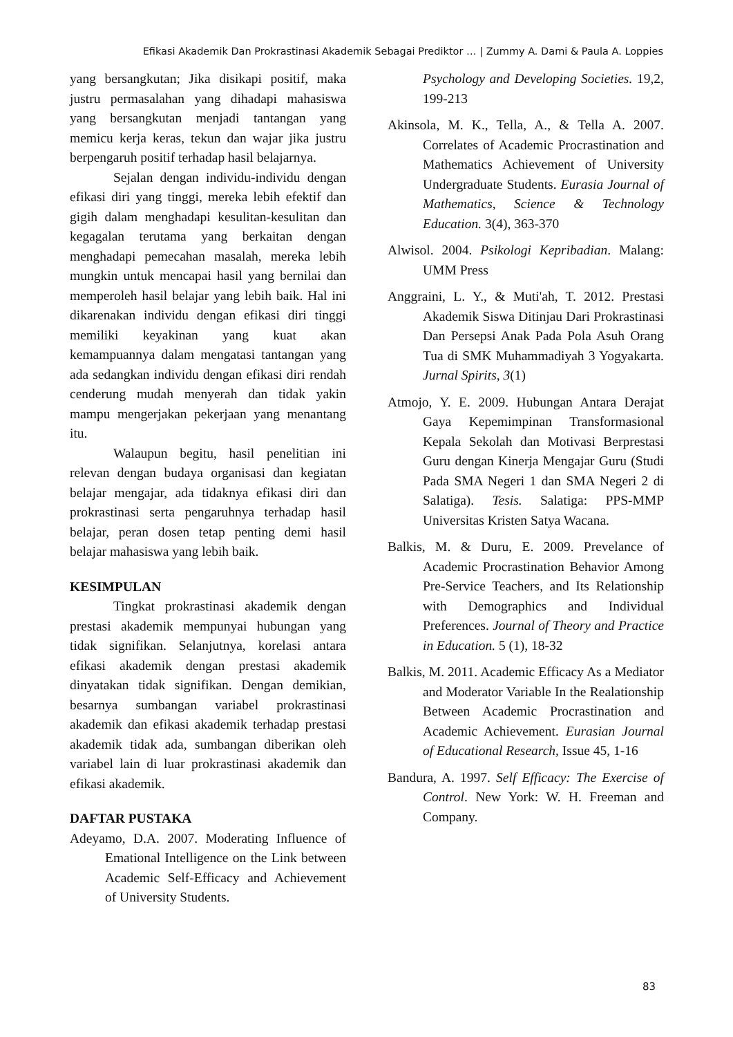Efikasi Akademik Dan Prokrastinasi Akademik Sebagai Prediktor … | Zummy A. Dami & Paula A. Loppies
yang bersangkutan; Jika disikapi positif, maka justru permasalahan yang dihadapi mahasiswa yang bersangkutan menjadi tantangan yang memicu kerja keras, tekun dan wajar jika justru berpengaruh positif terhadap hasil belajarnya.
Sejalan dengan individu-individu dengan efikasi diri yang tinggi, mereka lebih efektif dan gigih dalam menghadapi kesulitan-kesulitan dan kegagalan terutama yang berkaitan dengan menghadapi pemecahan masalah, mereka lebih mungkin untuk mencapai hasil yang bernilai dan memperoleh hasil belajar yang lebih baik. Hal ini dikarenakan individu dengan efikasi diri tinggi memiliki keyakinan yang kuat akan kemampuannya dalam mengatasi tantangan yang ada sedangkan individu dengan efikasi diri rendah cenderung mudah menyerah dan tidak yakin mampu mengerjakan pekerjaan yang menantang itu.
Walaupun begitu, hasil penelitian ini relevan dengan budaya organisasi dan kegiatan belajar mengajar, ada tidaknya efikasi diri dan prokrastinasi serta pengaruhnya terhadap hasil belajar, peran dosen tetap penting demi hasil belajar mahasiswa yang lebih baik.
KESIMPULAN
Tingkat prokrastinasi akademik dengan prestasi akademik mempunyai hubungan yang tidak signifikan. Selanjutnya, korelasi antara efikasi akademik dengan prestasi akademik dinyatakan tidak signifikan. Dengan demikian, besarnya sumbangan variabel prokrastinasi akademik dan efikasi akademik terhadap prestasi akademik tidak ada, sumbangan diberikan oleh variabel lain di luar prokrastinasi akademik dan efikasi akademik.
DAFTAR PUSTAKA
Adeyamo, D.A. 2007. Moderating Influence of Emational Intelligence on the Link between Academic Self-Efficacy and Achievement of University Students.
Psychology and Developing Societies. 19,2, 199-213
Akinsola, M. K., Tella, A., & Tella A. 2007. Correlates of Academic Procrastination and Mathematics Achievement of University Undergraduate Students. Eurasia Journal of Mathematics, Science & Technology Education. 3(4), 363-370
Alwisol. 2004. Psikologi Kepribadian. Malang: UMM Press
Anggraini, L. Y., & Muti'ah, T. 2012. Prestasi Akademik Siswa Ditinjau Dari Prokrastinasi Dan Persepsi Anak Pada Pola Asuh Orang Tua di SMK Muhammadiyah 3 Yogyakarta. Jurnal Spirits, 3(1)
Atmojo, Y. E. 2009. Hubungan Antara Derajat Gaya Kepemimpinan Transformasional Kepala Sekolah dan Motivasi Berprestasi Guru dengan Kinerja Mengajar Guru (Studi Pada SMA Negeri 1 dan SMA Negeri 2 di Salatiga). Tesis. Salatiga: PPS-MMP Universitas Kristen Satya Wacana.
Balkis, M. & Duru, E. 2009. Prevelance of Academic Procrastination Behavior Among Pre-Service Teachers, and Its Relationship with Demographics and Individual Preferences. Journal of Theory and Practice in Education. 5 (1), 18-32
Balkis, M. 2011. Academic Efficacy As a Mediator and Moderator Variable In the Realationship Between Academic Procrastination and Academic Achievement. Eurasian Journal of Educational Research, Issue 45, 1-16
Bandura, A. 1997. Self Efficacy: The Exercise of Control. New York: W. H. Freeman and Company.
83